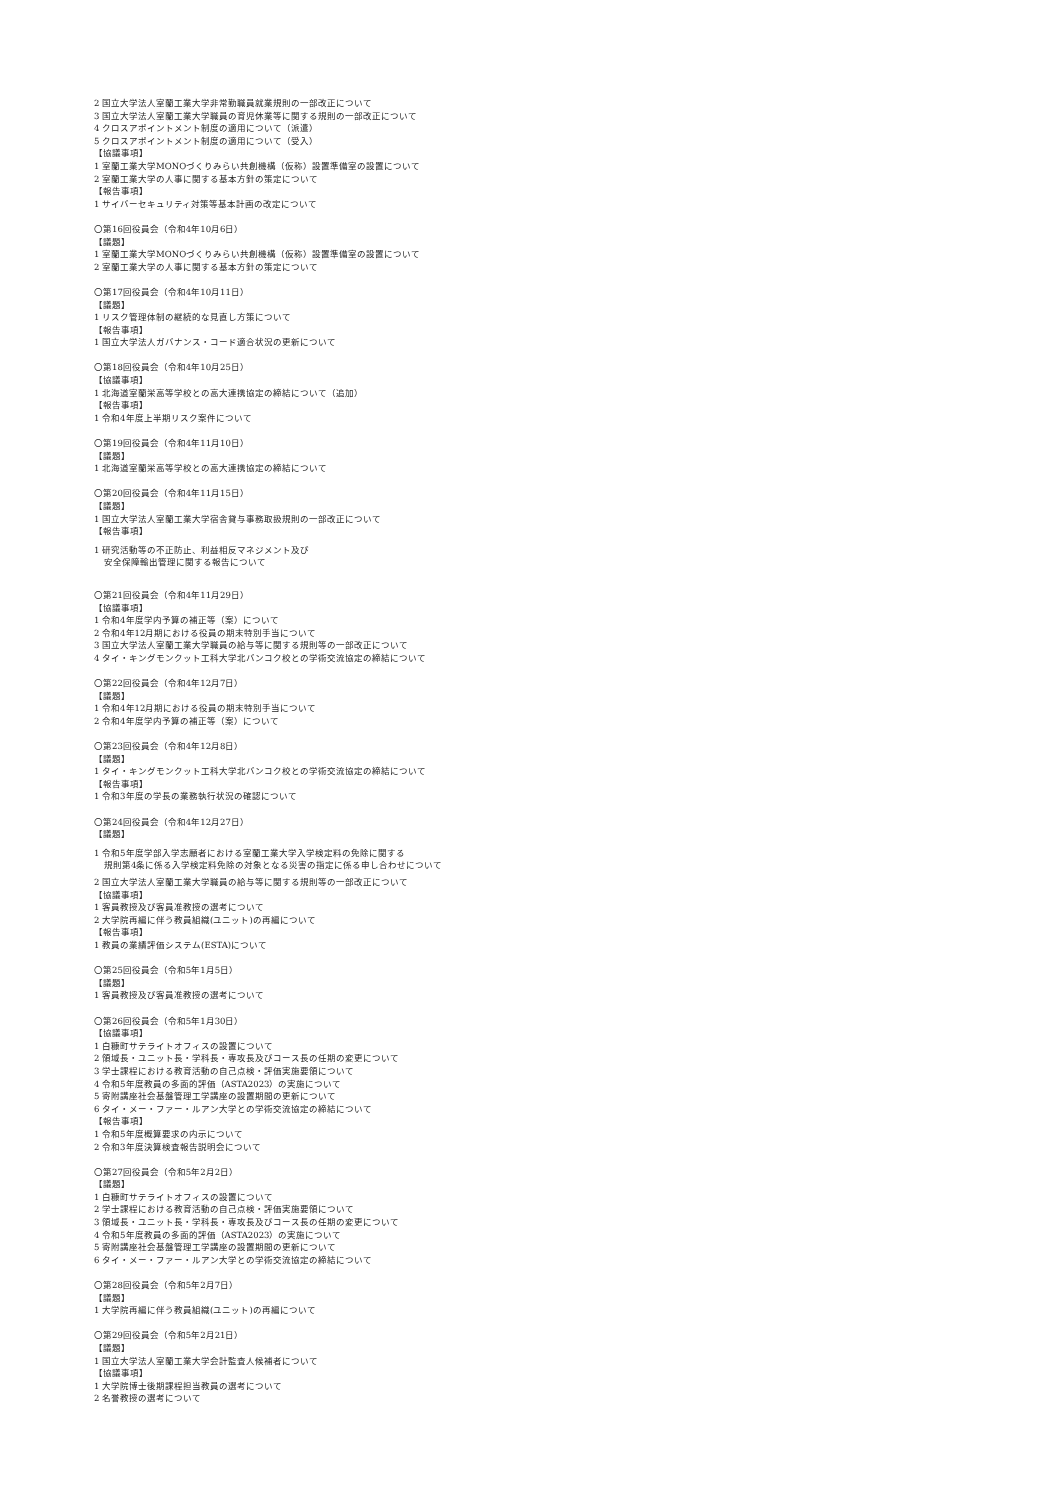2 国立大学法人室蘭工業大学非常勤職員就業規則の一部改正について
3 国立大学法人室蘭工業大学職員の育児休業等に関する規則の一部改正について
4 クロスアポイントメント制度の適用について（派遣）
5 クロスアポイントメント制度の適用について（受入）
【協議事項】
1 室蘭工業大学MONOづくりみらい共創機構（仮称）設置準備室の設置について
2 室蘭工業大学の人事に関する基本方針の策定について
【報告事項】
1 サイバーセキュリティ対策等基本計画の改定について
〇第16回役員会（令和4年10月6日）
【議題】
1 室蘭工業大学MONOづくりみらい共創機構（仮称）設置準備室の設置について
2 室蘭工業大学の人事に関する基本方針の策定について
〇第17回役員会（令和4年10月11日）
【議題】
1 リスク管理体制の継続的な見直し方策について
【報告事項】
1 国立大学法人ガバナンス・コード適合状況の更新について
〇第18回役員会（令和4年10月25日）
【協議事項】
1 北海道室蘭栄高等学校との高大連携協定の締結について（追加）
【報告事項】
1 令和4年度上半期リスク案件について
〇第19回役員会（令和4年11月10日）
【議題】
1 北海道室蘭栄高等学校との高大連携協定の締結について
〇第20回役員会（令和4年11月15日）
【議題】
1 国立大学法人室蘭工業大学宿舎貸与事務取扱規則の一部改正について
【報告事項】
1 研究活動等の不正防止、利益相反マネジメント及び
安全保障輸出管理に関する報告について
〇第21回役員会（令和4年11月29日）
【協議事項】
1 令和4年度学内予算の補正等（案）について
2 令和4年12月期における役員の期末特別手当について
3 国立大学法人室蘭工業大学職員の給与等に関する規則等の一部改正について
4 タイ・キングモンクット工科大学北バンコク校との学術交流協定の締結について
〇第22回役員会（令和4年12月7日）
【議題】
1 令和4年12月期における役員の期末特別手当について
2 令和4年度学内予算の補正等（案）について
〇第23回役員会（令和4年12月8日）
【議題】
1 タイ・キングモンクット工科大学北バンコク校との学術交流協定の締結について
【報告事項】
1 令和3年度の学長の業務執行状況の確認について
〇第24回役員会（令和4年12月27日）
【議題】
1 令和5年度学部入学志願者における室蘭工業大学入学検定料の免除に関する
規則第4条に係る入学検定料免除の対象となる災害の指定に係る申し合わせについて
2 国立大学法人室蘭工業大学職員の給与等に関する規則等の一部改正について
【協議事項】
1 客員教授及び客員准教授の選考について
2 大学院再編に伴う教員組織(ユニット)の再編について
【報告事項】
1 教員の業績評価システム(ESTA)について
〇第25回役員会（令和5年1月5日）
【議題】
1 客員教授及び客員准教授の選考について
〇第26回役員会（令和5年1月30日）
【協議事項】
1 白糠町サテライトオフィスの設置について
2 領域長・ユニット長・学科長・専攻長及びコース長の任期の変更について
3 学士課程における教育活動の自己点検・評価実施要領について
4 令和5年度教員の多面的評価（ASTA2023）の実施について
5 寄附講座社会基盤管理工学講座の設置期間の更新について
6 タイ・メー・ファー・ルアン大学との学術交流協定の締結について
【報告事項】
1 令和5年度概算要求の内示について
2 令和3年度決算検査報告説明会について
〇第27回役員会（令和5年2月2日）
【議題】
1 白糠町サテライトオフィスの設置について
2 学士課程における教育活動の自己点検・評価実施要領について
3 領域長・ユニット長・学科長・専攻長及びコース長の任期の変更について
4 令和5年度教員の多面的評価（ASTA2023）の実施について
5 寄附講座社会基盤管理工学講座の設置期間の更新について
6 タイ・メー・ファー・ルアン大学との学術交流協定の締結について
〇第28回役員会（令和5年2月7日）
【議題】
1 大学院再編に伴う教員組織(ユニット)の再編について
〇第29回役員会（令和5年2月21日）
【議題】
1 国立大学法人室蘭工業大学会計監査人候補者について
【協議事項】
1 大学院博士後期課程担当教員の選考について
2 名誉教授の選考について